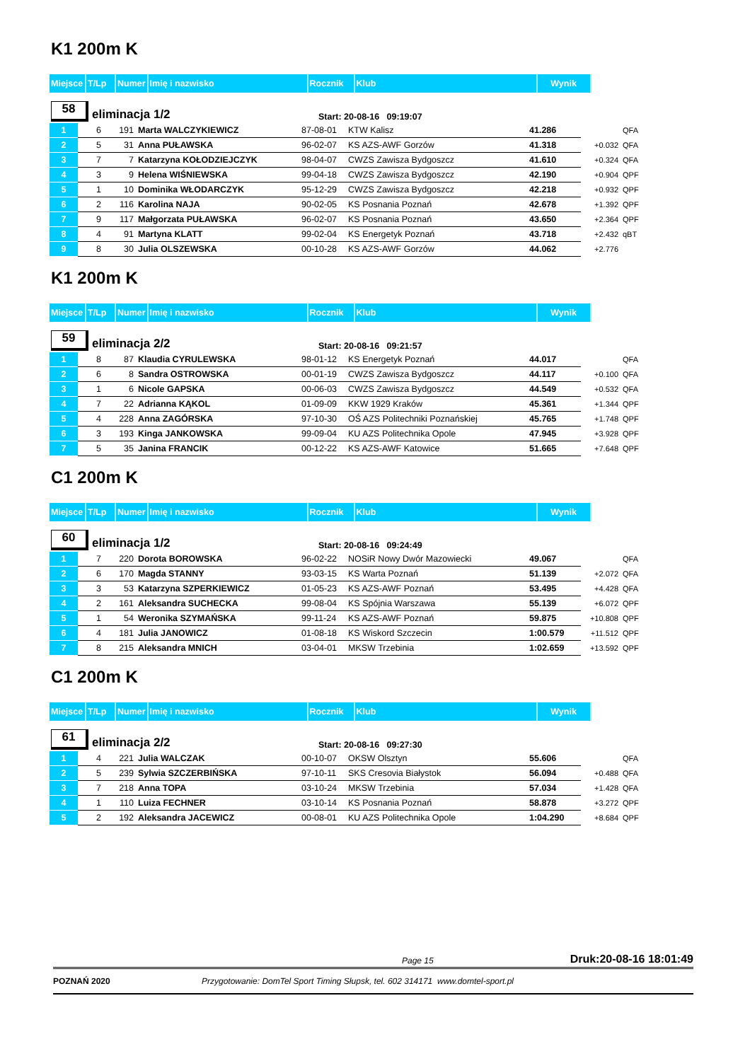K1 200m K
| Miejsce | T/Lp | Numer | Imię i nazwisko | Rocznik | Klub | Wynik |
58
eliminacja 1/2
Start: 20-08-16 09:19:07
| 1 | 6 | 191 | Marta WALCZYKIEWICZ | 87-08-01 | KTW Kalisz | 41.286 | | QFA |
| 2 | 5 | 31 | Anna PUŁAWSKA | 96-02-07 | KS AZS-AWF Gorzów | 41.318 | +0.032 | QFA |
| 3 | 7 | 7 | Katarzyna KOŁODZIEJCZYK | 98-04-07 | CWZS Zawisza Bydgoszcz | 41.610 | +0.324 | QFA |
| 4 | 3 | 9 | Helena WIŚNIEWSKA | 99-04-18 | CWZS Zawisza Bydgoszcz | 42.190 | +0.904 | QPF |
| 5 | 1 | 10 | Dominika WŁODARCZYK | 95-12-29 | CWZS Zawisza Bydgoszcz | 42.218 | +0.932 | QPF |
| 6 | 2 | 116 | Karolina NAJA | 90-02-05 | KS Posnania Poznań | 42.678 | +1.392 | QPF |
| 7 | 9 | 117 | Małgorzata PUŁAWSKA | 96-02-07 | KS Posnania Poznań | 43.650 | +2.364 | QPF |
| 8 | 4 | 91 | Martyna KLATT | 99-02-04 | KS Energetyk Poznań | 43.718 | +2.432 | qBT |
| 9 | 8 | 30 | Julia OLSZEWSKA | 00-10-28 | KS AZS-AWF Gorzów | 44.062 | +2.776 | |
K1 200m K
| Miejsce | T/Lp | Numer | Imię i nazwisko | Rocznik | Klub | Wynik |
59
eliminacja 2/2
Start: 20-08-16 09:21:57
| 1 | 8 | 87 | Klaudia CYRULEWSKA | 98-01-12 | KS Energetyk Poznań | 44.017 | | QFA |
| 2 | 6 | 8 | Sandra OSTROWSKA | 00-01-19 | CWZS Zawisza Bydgoszcz | 44.117 | +0.100 | QFA |
| 3 | 1 | 6 | Nicole GAPSKA | 00-06-03 | CWZS Zawisza Bydgoszcz | 44.549 | +0.532 | QFA |
| 4 | 7 | 22 | Adrianna KĄKOL | 01-09-09 | KKW 1929 Kraków | 45.361 | +1.344 | QPF |
| 5 | 4 | 228 | Anna ZAGÓRSKA | 97-10-30 | OŚ AZS Politechniki Poznańskiej | 45.765 | +1.748 | QPF |
| 6 | 3 | 193 | Kinga JANKOWSKA | 99-09-04 | KU AZS Politechnika Opole | 47.945 | +3.928 | QPF |
| 7 | 5 | 35 | Janina FRANCIK | 00-12-22 | KS AZS-AWF Katowice | 51.665 | +7.648 | QPF |
C1 200m K
| Miejsce | T/Lp | Numer | Imię i nazwisko | Rocznik | Klub | Wynik |
60
eliminacja 1/2
Start: 20-08-16 09:24:49
| 1 | 7 | 220 | Dorota BOROWSKA | 96-02-22 | NOSiR Nowy Dwór Mazowiecki | 49.067 | | QFA |
| 2 | 6 | 170 | Magda STANNY | 93-03-15 | KS Warta Poznań | 51.139 | +2.072 | QFA |
| 3 | 3 | 53 | Katarzyna SZPERKIEWICZ | 01-05-23 | KS AZS-AWF Poznań | 53.495 | +4.428 | QFA |
| 4 | 2 | 161 | Aleksandra SUCHECKA | 99-08-04 | KS Spójnia Warszawa | 55.139 | +6.072 | QPF |
| 5 | 1 | 54 | Weronika SZYMAŃSKA | 99-11-24 | KS AZS-AWF Poznań | 59.875 | +10.808 | QPF |
| 6 | 4 | 181 | Julia JANOWICZ | 01-08-18 | KS Wiskord Szczecin | 1:00.579 | +11.512 | QPF |
| 7 | 8 | 215 | Aleksandra MNICH | 03-04-01 | MKSW Trzebinia | 1:02.659 | +13.592 | QPF |
C1 200m K
| Miejsce | T/Lp | Numer | Imię i nazwisko | Rocznik | Klub | Wynik |
61
eliminacja 2/2
Start: 20-08-16 09:27:30
| 1 | 4 | 221 | Julia WALCZAK | 00-10-07 | OKSW Olsztyn | 55.606 | | QFA |
| 2 | 5 | 239 | Sylwia SZCZERBIŃSKA | 97-10-11 | SKS Cresovia Białystok | 56.094 | +0.488 | QFA |
| 3 | 7 | 218 | Anna TOPA | 03-10-24 | MKSW Trzebinia | 57.034 | +1.428 | QFA |
| 4 | 1 | 110 | Luiza FECHNER | 03-10-14 | KS Posnania Poznań | 58.878 | +3.272 | QPF |
| 5 | 2 | 192 | Aleksandra JACEWICZ | 00-08-01 | KU AZS Politechnika Opole | 1:04.290 | +8.684 | QPF |
Page 15 Druk:20-08-16 18:01:49
POZNAŃ 2020 Przygotowanie: DomTel Sport Timing Słupsk, tel. 602 314171 www.domtel-sport.pl